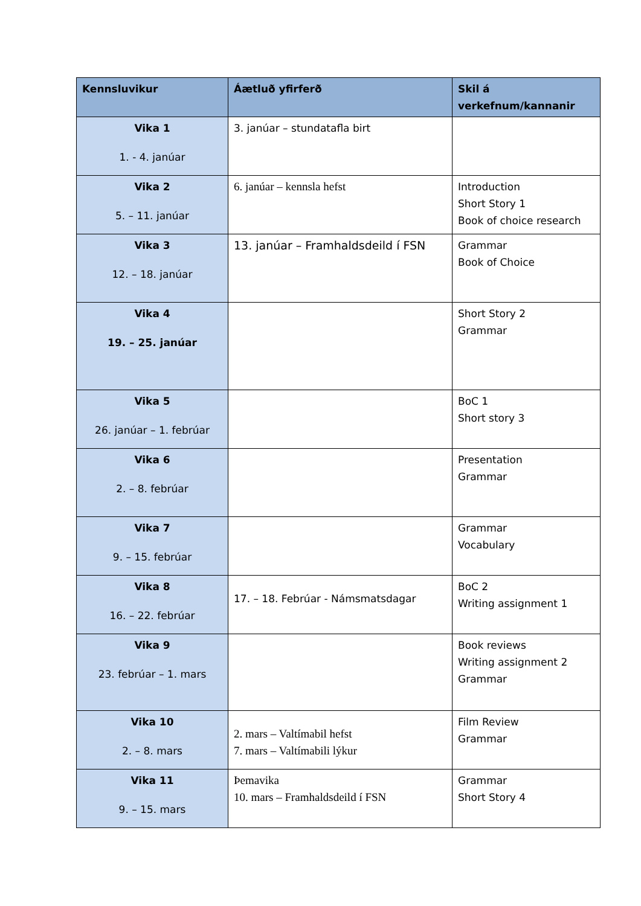| Kennsluvikur | Áætluð yfirferð | Skil á verkefnum/kannanir |
| --- | --- | --- |
| Vika 1 1. - 4. janúar | 3. janúar – stundatafla birt | |
| Vika 2 5. – 11. janúar | 6. janúar – kennsla hefst | Introduction Short Story 1 Book of choice research |
| Vika 3 12. – 18. janúar | 13. janúar – Framhaldsdeild í FSN | Grammar Book of Choice |
| Vika 4 19. – 25. janúar | | Short Story 2 Grammar |
| Vika 5 26. janúar – 1. febrúar | | BoC 1 Short story 3 |
| Vika 6 2. – 8. febrúar | | Presentation Grammar |
| Vika 7 9. – 15. febrúar | | Grammar Vocabulary |
| Vika 8 16. – 22. febrúar | 17. – 18. Febrúar - Námsmatsdagar | BoC 2 Writing assignment 1 |
| Vika 9 23. febrúar – 1. mars | | Book reviews Writing assignment 2 Grammar |
| Vika 10 2. – 8. mars | 2. mars – Valtímabil hefst 7. mars – Valtímabili lýkur | Film Review Grammar |
| Vika 11 9. – 15. mars | Þemavika 10. mars – Framhaldsdeild í FSN | Grammar Short Story 4 |